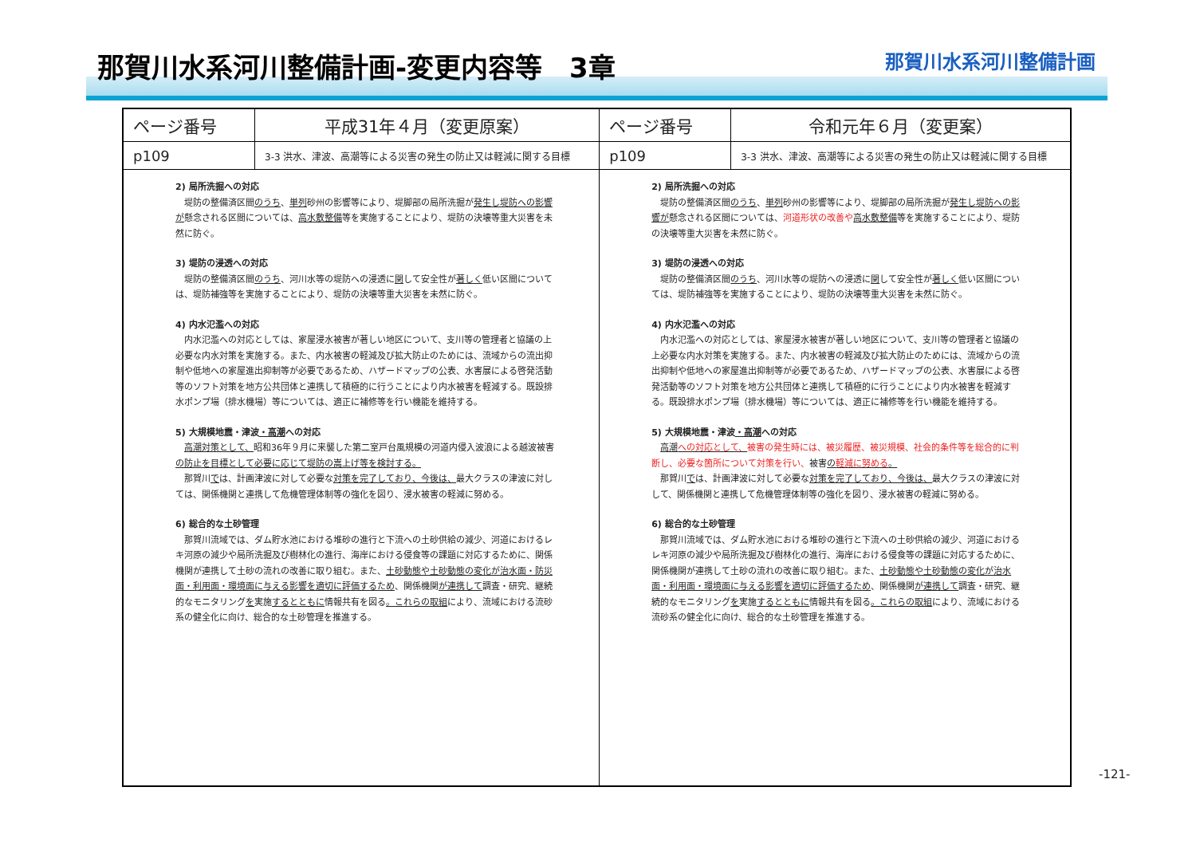那賀川水系河川整備計画-変更内容等　3章
那賀川水系河川整備計画
| ページ番号 | 平成31年４月（変更原案） | ページ番号 | 令和元年６月（変更案） |
| --- | --- | --- | --- |
| p109 | 3-3 洪水、津波、高潮等による災害の発生の防止又は軽減に関する目標 | p109 | 3-3 洪水、津波、高潮等による災害の発生の防止又は軽減に関する目標 |
| 2) 局所洗掘への対応 堤防の整備済区間 のうち 、 単列 砂州の影響等により、堤脚部の局所洗掘が 発生し堤防への影響が 懸念される区間については、 高水敷整備 等を実施することにより、堤防の決壊等重大災害を未然に防ぐ。 3) 堤防の浸透への対応 堤防の整備済区間 のうち 、河川水等の堤防への浸透に 関 して安全性が 著しく 低い区間については、堤防補強等を実施することにより、堤防の決壊等重大災害を未然に防ぐ。 4) 内水氾濫への対応 内水氾濫への対応としては、家屋浸水被害が著しい地区について、支川等の管理者と協議の上必要な内水対策を実施する。また、内水被害の軽減及び拡大防止のためには、流域からの流出抑制や低地への家屋進出抑制等が必要であるため、ハザードマップの公表、水害展による啓発活動等のソフト対策を地方公共団体と連携して積極的に行うことにより内水被害を軽減する。既設排水ポンプ場（排水機場）等については、適正に補修等を行い機能を維持する。 5) 大規模地震・津波 ・高潮 への対応 高潮対策として、 昭和36年９月に来襲した第二室戸台風規模の河道内侵入波浪による越波被害 の防止を目標として必要に応じて堤防の嵩上げ等を検討する。 那賀川 で は、計画津波に対して必要な 対策を完了しており、今後は、 最大クラスの津波に対しては、関係機関と連携して危機管理体制等の強化を図り、浸水被害の軽減に努める。 6) 総合的な土砂管理 那賀川流域では、ダム貯水池における堆砂の進行と下流への土砂供給の減少、河道におけるレキ河原の減少や局所洗掘及び樹林化の進行、海岸における侵食等の課題に対応するために、関係機関が連携して土砂の流れの改善に取り組む。また、 土砂動態や土砂動態の変化が治水面・防災面・利用面・環境面に与える影響を適切に評価するため 、関係機関 が連携して 調査・研究、継続的なモニタリング を 実施 するとともに 情報共有を図る 。これらの取組 により、流域における流砂系の健全化に向け、総合的な土砂管理を推進する。 | | 2) 局所洗掘への対応 堤防の整備済区間 のうち 、 単列 砂州の影響等により、堤脚部の局所洗掘が 発生し堤防への影響が 懸念される区間については、 河道形状の改善や 高水敷整備 等を実施することにより、堤防の決壊等重大災害を未然に防ぐ。 3) 堤防の浸透への対応 堤防の整備済区間 のうち 、河川水等の堤防への浸透に 関 して安全性が 著しく 低い区間については、堤防補強等を実施することにより、堤防の決壊等重大災害を未然に防ぐ。 4) 内水氾濫への対応 内水氾濫への対応としては、家屋浸水被害が著しい地区について、支川等の管理者と協議の上必要な内水対策を実施する。また、内水被害の軽減及び拡大防止のためには、流域からの流出抑制や低地への家屋進出抑制等が必要であるため、ハザードマップの公表、水害展による啓発活動等のソフト対策を地方公共団体と連携して積極的に行うことにより内水被害を軽減する。既設排水ポンプ場（排水機場）等については、適正に補修等を行い機能を維持する。 5) 大規模地震・津波 ・高潮 への対応 高潮 への対応として、 被害の発生時には、被災履歴、被災規模、社会的条件等を総合的に判断し、必要な箇所について対策を行い、 被害 の 軽減に努める 。 那賀川 で は、計画津波に対して必要な 対策を完了しており、今後は、 最大クラスの津波に対して、関係機関と連携して危機管理体制等の強化を図り、浸水被害の軽減に努める。 6) 総合的な土砂管理 那賀川流域では、ダム貯水池における堆砂の進行と下流への土砂供給の減少、河道におけるレキ河原の減少や局所洗掘及び樹林化の進行、海岸における侵食等の課題に対応するために、関係機関が連携して土砂の流れの改善に取り組む。また、 土砂動態や土砂動態の変化が治水面・利用面・環境面に与える影響を適切に評価するため 、関係機関 が連携して 調査・研究、継続的なモニタリング を 実施 するとともに 情報共有を図る 。これらの取組 により、流域における流砂系の健全化に向け、総合的な土砂管理を推進する。 | |
-121-